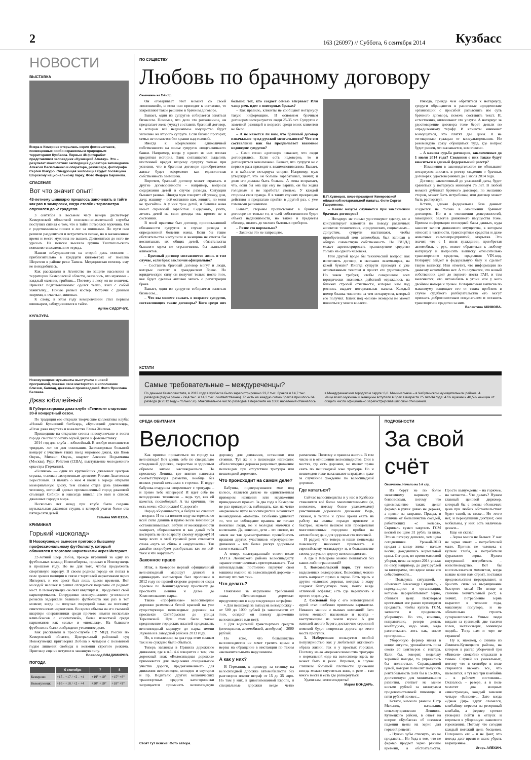2 163 (26097) // Суббота, 6 сентября 2014 Кузбасс
НОВОСТИ
ВЫСТАВКА
Вчера в Кемерове открылась серия фотовыставок, посвященных особо охраняемым природным территориям Кузбасса. Первые 48 фоторабот представляют заповедник «Кузнецкий Алатау». Это – результат многолетних экспедиций директора заповедника Алексея Васильченко и оператора, режиссера, фотографа Сергея Шакуро. Следующая экспозиция будет посвящена Шорскому национальному парку. Фото Федора Баранова.
СПАСЕНИЕ
Вот что значит опыт!
43-летнему шишкарю пришлось заночевать в тайге как раз в заморозки, когда столбик термометра опускался до -2 градусов.
3 сентября в восьмом часу вечера диспетчеру Кемеровской областной поисково-спасательной службы поступил сигнал о том, что в тайге потерялся мужчина. Он с родственником пошел в лес за шишками. По пути они решили разделиться и встретиться позже, но в назначенное время и место мужчина не вышел. Дозвониться до него не удалось. На поиски выехала группа Таштагольского поисково-спасательного отряда.
Нашли заблудившегося на второй день поисков – приблизительно в тридцати километрах от поселка Шерегеш в районе реки Таинза. Медицинская помощь ему не понадобилась.
Как рассказали в Агентстве по защите населения и территории Кемеровской области, оказалось, что мужчина - заядлый охотник, грибник... Поэтому в лесу он не новичок. Приехал подготовленным: оделся тепло, взял с собой зажигалку... Ночью развел костёр. Встречи с дикими зверями, к счастью, миновал.
К слову, в этом году кемеровчанин стал первым шишкарем, заблудившимся в тайге.
Артём СИДОРЧУК.
КУЛЬТУРА
Новокузнецкие музыканты выступили с новой программой, показав свое мастерство в исполнении блюзов, баллад, джазовых произведений. Фото Ярослава Беляева.
Джаз юбилейный
В Губернаторском джаз-клубе «Геликон» стартовал 30-й концертный сезон.
По традиции его открыли творческие коллективы клуба: «Новый Кузнецкий бигбенд», «Кузнецкий диксиленд», «Глэм джаз квартет» и вокалистка Елена Жилина.
Пришедшие на открытие сезона новокузнечане и гости города смогли посетить музей джаза и фотовыставку.
2014 год для клуба – юбилейный. В ноябре исполняется тридцать лет со дня основания. Запланирован большой концерт с участием таких звезд мирового джаза, как Яков Окунь, Михаил Окунь, квартет Алексея Подымкина (Москва), Руди Рэйстон (США), выступление молодежного оркестра (Германия).
«Геликон» — один из крупнейших джазовых центров страны, основан заслуженным артистом России Анатолием Берестовым. В память о нем 4 июля в городе открыли мемориальную доску, тем самым отдав дань уважения человеку, который сделал промышленный город джазовой столицей Сибири и навсегда вписал его имя в список джазовых городов мира.
Несколько лет назад при клубе была создана музыкальная джазовая студия, в которой учатся более ста пятидесяти детей.
Татьяна МИНЕЕВА.
КРИМИНАЛ
Горький «шоколад»
В Новокузнецке вынесен приговор бывшему профессиональному футболисту, который обвинялся в торговле наркотиками через Интернет.
22-летний Егор Лобов, прежде игравший за одну из футбольных команд Новосибирска, приехал в Новокузнецк в прошлом году. Но не для того, чтобы продолжить спортивную карьеру. В своем родном городе он попал в поле зрения полиции в связи с торговлей наркотиками через Интернет, и его арест был лишь делом времени. Вот молодой человек и решил отсидеться подальше от родных мест. В Новокузнецке он снял квартиру и... продолжил свой наркопромысел. Сотрудники новокузнецкого уголовного розыска задержали бывшего футболиста как раз в тот момент, когда он получал очередной заказ на поставку синтетических наркотиков. Во время обыска на его съемной квартире оперативники среди прочего изъяли несколько клип-боксов с «синтетикой», более известной среди наркоманов как «соль» и «шоколад». На бывшего футболиста было возбуждено уголовное дело.
Как рассказали в пресс-службе ГУ МВД России по Кемеровской области, Центральный районный суд Новокузнецка приговорил Лобова к четырем с половиной годам лишения свободы в колонии строгого режима. Приговор еще не вступил в законную силу.
Всеволод ВЛАДИМИРОВ.
ПОГОДА
| | 6 сентября | 7 | 8 |
| --- | --- | --- | --- |
| Кемерово | +15 - +17 / +2 - +4 | +19° +10° | +15° +8° |
| Новокузнецк | +16 - +18 / +2 - +4 | +20° +10° | +18° +9° |
ПО СУЩЕСТВУ
Любовь по брачному договору
Окончание на 2-й стр.
Он оговаривает этот момент со своей «половиной», и если они приходят к согласию, то закрепляют такое решение в брачном договоре.
Бывает, один из супругов собирается заняться бизнесом. Понимая, что дело это рискованное, он предлагает жене (мужу) составить брачный договор, в котором всё недвижимое имущество будет записано на второго супруга. Если бизнес прогорит, семья не останется без крыши над головой.
Иногда к оформлению единоличной собственности на жилье супругов «подталкивают» банки. Например, когда у одного из них плохая кредитная история. Банк соглашается выделить ипотечный кредит второму супругу только при условии, что в брачном договоре приобретаемое жилье будет оформлено как единоличная собственность заемщика.
Впрочем, брачный договор может отражать и другие договоренности – например, вопросы содержания детей в случае развода. Ситуации бывают разные. Иногда муж говорит: «Я ухожу, дом, дачу, машину – всё оставляю вам, живите, но меня не трогайте». А у них трое детей, и бывшая жена имеет скромный заработок. Содержать, учить, лечить детей на свои доходы она просто не в состоянии.
В моей практике был договор, прописывавший обязанности супругов в случае развода и определенной болезни жены. Если бы такие обстоятельства наступили и женщина не смогла бы воспитывать их общих детей, обязательства бывшего мужа не ограничились бы выплатой алиментов.
– Брачный договор составляется лишь в том случае, если брак заключен официально?
– Составить брачный договор могут и люди, которые состоят в гражданском браке. Но юридическую силу он получит только после того, как будет сделана актовая запись о регистрации брака.
Бывает, один из супругов собирается заняться бизнесом...
– Что вы можете сказать о возрасте супругов, составляющих такие договоры? Кого среди них больше: тех, кто создает семью впервые? Или чаще речь идет о повторных браках?
– Как правило, клиенты не сообщают нотариусу такую информацию. В основном брачным договором интересуются люди 25-35 лет. Супругов с заметной разницей в возрасте среди моих клиентов не было.
– А не кажется ли вам, что брачный договор изначально чужд русской ментальности? Что его составление как бы предполагает взаимное недоверие супругов?
– Само слово «договор» означает, что люди договорились. Если есть недоверие, то и договориться невозможно. Бывает, что супруги не с первого раза приходят к взаимопониманию. Бывает, и в кабинете нотариуса спорят. Например, муж утверждает, что он больше зарабатывал, значит, и доля его должна быть больше. А жена возражает, что, если бы она щи ему не варила, он бы ходил голодным и не заработал столько. У каждой стороны своя правда. Я в таких случаях прекращаю действия и предлагаю прийти в другой раз, с уже готовыми решениями.
Бывает, стороны прописывают в брачном договоре не только то, в чьей собственности будет объект недвижимости, но также и предметы обихода, вплоть до мелких бытовых приборов.
– Разве это нормально?
– Законом это не запрещено.
В.П.Кузнецов, вице-президент Кемеровской областной нотариальной палаты. Фото Сергея Гавриленко.
– Какие казусы случаются при заключении брачных договоров?
– Нотариус не только удостоверяет сделку, но и консультирует клиентов по поводу различных аспектов: технических, юридических, социальных... Допустим, супруги настаивают, чтобы приобретенный ими автомобиль был записан в общую совместную собственность. Но ГИБДД может зарегистрировать транспортное средство только на одного человека.
Или другой вроде бы технический вопрос: как изготовить договор, в скольких экземплярах, на какой бумаге? Иногда супруги приходят с уже отпечатанным текстом и просят его удостоверить. Но закон требует, чтобы совершение всех юридически значимых действий отражалось на бланках строгой отчетности, которые нам под роспись выдает нотариальная палата. Каждый номер бланка числится за тем нотариусом, который его получил. Бланк под «моим» номером не может появиться у моего коллеги.
Иногда, прежде чем обратиться к нотариусу, супруги обращаются в различные юридические организации с просьбой разъяснить им суть брачного договора, помочь составить текст. И, естественно, оплачивают эти услуги. А нотариус за удостоверение договора тоже берет деньги по определенному тарифу. И клиенты начинают возмущаться, что платят две цены. Я не отговариваю граждан от консультирования. Но рекомендую сразу обращаться туда, где вопрос будет решен, что называется, комплексно.
– А какова судьба договоров, заключенных до 1 июля 2014 года? Сведения о них также будут вноситься в единый федеральный реестр?
– Изменения в законодательстве не обязывают нотариусов вносить в реестр сведения о брачных договорах, удостоверенных до 1 июля 2014 года.
Договор, заключенный до указанной даты, будет храниться у нотариуса минимум 75 лет. В любой момент дубликат брачного договора, по желанию сторон, может быть истребован, или договор может быть расторгнут.
Кстати, единая федеральная база данных создается не только в отношении брачных договоров. Но и в отношении доверенностей, завещаний, залогов движимого имущества тоже. Причем информация последней базы данных, куда заносят залоги движимого имущества, к которым относят, в частности, транспортные средства и даже животных сельхозпредприятий, открытая. Это значит, что с 1 июля гражданин, приобретая автомобиль с рук, может обратиться к любому нотариусу и попросить выписку относительно транспортного средства, предъявив VIN-код. Нотариус зайдет в федеральную базу и сделает такую выписку. Или отметит, что информации по данному автомобилю нет. А то случается, что новый собственник едет до первого поста ГАИ, и там выясняется, что автомобиль в угоне или у него двойные номера и прочее. Нотариальная выписка по максимуму защищает его от таких проблем: в случае судебного разбирательства его могут признать добросовестным покупателем и оставить транспортное средство за ним.
Валентина АКИМОВА.
КСТАТИ
Самые требовательные – междуреченцы?
По данным Кемеровостата, в 2013 году в Кузбассе было зарегистрировано 23,2 тыс. браков и 14,7 тыс. разводов (годом ранее - 24,4 тыс. и 14,2 тыс. соответственно). То есть на каждую сотню браков пришлось 64 развода (в 2012 году – только 58). Максимальное число разводов в пересчете на 1000 населения отмечалось в Междуреченском городском округе: 6,8. Минимальное – в Чебулинском муниципальном районе: 4.
Чаще всего мужчины и женщины вступали в брак в возрасте 25 лет-34 года: 47% мужчин и 40,5% женщин от общего числа официально зарегистрировавших свои отношения.
СРЕДА ОБИТАНИЯ
Велоспор
Как приятно прокатиться по городу на велосипеде! Вот едешь себе по специально отведенной дорожке, скоростью и здоровым образом жизни наслаждаешься. По проспекту Ленина, где внятно нанесена соответствующая разметка, вообще без всяких усилий несешься с горочки. И вдруг бабушка-старушка сворачивает с тротуара – и прямо тебе наперерез! И идет себе по велодорожке тихонечко – ведь тут, как ей кажется, посвободней. А ты кричишь, что есть мочи: «Осторожно! С дороги!»
Народ оборачивается, а бабуля не слышит – возраст. И ты на полном ходу на тормоза со всей силы давишь и прямо возле виновницы останавливаешься. Бабуля от неожиданности замирает, оборачивается и как давай тебя костерить не по возрасту своему мудрому! И чаще всего в этой громкой речи слышатся слова «чуть не сбил» и «нарушаешь». Так давайте попробуем разобраться: кто же всё-таки и что нарушает?
Законное право
Итак, в Кемерове первый официальный велосипедный маршрут длиной в одиннадцать километров был проложен в 2012 году по правой стороне дороги от озера Красное по Ленинградскому проспекту до проспекта Ленина и далее до Комсомольского парка.
Также «профильные» велосипедные дорожки размечены белой краской на уже существующие пешеходные дорожки на проспекте Октябрьском до улицы Терешковой. При этом было также предложение городских властей продолжить велосипедный маршрут до парка имени Жукова и в Заводской район в 2013 году.
Но, к сожалению, за два года этим планам так и не суждено было сбыться.
Теперь заглянем в Правила дорожного движения, где в п.1. 4.4 говорится о том, что дорожный знак «Велосипедная дорожка» применяется для выделения специального участка дороги, предназначенного для движения велосипедов, мопедов и скутеров и пр. Водителю других механических транспортных средств категорически запрещается применять велосипедную дорожку для движения, остановки или стоянки. Тут же и о пешеходах написано: «Велосипедная дорожка разрешает движение пешеходам при отсутствии тротуара или пешеходной дорожки».
Что происходит на самом деле?
Бабушка, подвернувшаяся мне под колесо, является далеко не единственным примером незнания или неуважения приведенных правил. За два года в Кемерове не раз приходилось наблюдать, как на четко очерченном пути велосипедистов возникают неожиданные «помехи». Особенно удивляет то, что не соблюдают правила не только пожилые люди, но и молодые мамочки с колясками. Да, конечно, дети – это святое, но зачем же так демонстративно пренебрегать правами других участников «тротуарного» движения – тем более рискуя здоровьем своего малыша?!
А теперь «выстраданный» совет: возле ЗАГСа Ленинского района велосипедисту заранее стоит начинать притормаживать. Там автовладельцы постоянно паркуют свои машины именно на велосипедной дорожке – потому что там тень.
Что делать?
Наказание за нарушение требований знака «Велосипедная дорожка» предусмотрено в виде следующих штрафов:
• Для пешехода за выход на велодорожку - от 500 до 1000 рублей (в зависимости от того, создаст он помеху движению велосипедиста или нет);
• Для водителей транспортных средств (мотоциклов, автомобилей, автобусов) – 2000 рублей.
Но ясно, что большинство велосипедистов не хочет тратить время и нервы на обращение в инстанции по таким «незначительным» нарушениям.
А как у них?
В Германии, к примеру, за стоянку на велосипедной дорожке автомобилисты без разговоров платят штраф от 15 до 35 евро. Но там у них, в цивилизованной Европе, и специальные дорожки везде четко размечены. Поэтому и правила жестче. В том числе и в отношении велосипедистов. Они в местах, где есть дорожки, не имеют права ехать по пешеходной зоне тротуара. Но и пешеходов тоже наказывают штрафами даже за случайное хождение по велосипедной дорожке.
Где кататься?
Сейчас велосипедисты и у нас в Кузбассе становятся всё более многочисленными (и, возможно, потому более уважаемыми) участниками дорожного движения. Ведь, скажем, в теплое и сухое время ехать на работу на велике гораздо приятнее и быстрее, нежели пешком или преодолевая многочисленные городские пробки на автомобиле; да и для здоровья это полезней.
И радует, что теперь и наши пешеходы понемногу начинают привыкать к европейскому «стандарту» и, в большинстве своем, уступают дорогу велосипедистам.
А где в Кемерове можно покататься без каких-либо ограничений?
1. Комсомольский парк. Тут много выделенных велодорожек. Велосипед можно взять напрокат прямо в парке. Есть здесь и другие «плюсы»: деревья, которые в жару создают благодатную тень; почти везде отличный асфальт; есть где перекусить и просто отдохнуть.
2. Сосновый бор с его неповторимой аурой стал особенно приятным вариантом. Никаких машин и пьяных компаний! Зато летом мешают насекомые и всегда - выступающие из земли корни. А для жителей левого берега достаточно серьезной помехой будет непростая дорога до этого места прогулок.
3. Набережная пользуется особой популярностью как у любителей активного образа жизни, так и у простых горожан. Поэтому из-за «перенаселенности» тротуара о нормальной езде на велосипеде здесь не может быть и речи. Впрочем, в случае слишком большой плотности движения всегда можно спуститься вниз, к реке – там много места и есть где развернуться.
Удачи вам, велосипедисты!
Мария БОНДАРЬ.
Стоят тут всякие! Фото автора.
ПОДРОБНОСТИ
За свой счёт
Окончание. Начало на 1-й стр.
Их берут не по более экономному варианту – бензовозами, потому что одномоментно таких денег фермер в руках давно не держал, а прямо на заправке. Правда, в отличие от большинства соседей, работающих «с колеса», Скрипаль сумел закупить ГСМ весной по цене 31 рубль за кило. Это на пятерку дешевле, чем цена сегодняшняя. Урожай-2013 продал в конце зимы - начале весны, дождавшись нормальной цены. Сегодня, во время массовой уборки, цена на зерно-2014 упала: по овсу, например, до двух рублей за килограмм, это вдвое ниже его себестоимости...
- Пользуясь ситуацией, - объясняет Александр Скрипаль, - перекупщики и организации, которые перерабатывают зерно, сбивают цену. Некоторым крестьянам все равно приходится продавать, чтобы купить ГСМ, запчасти и продолжить уборочную. Но это, конечно, неправильно, резерв делать необходимо, надо мочь, надо рассчитывать хоть как, иначе прогоришь...
Уборочную фермер начал в конце августа, урожайность пока около 20 центнеров с гектара. Если бы, говорит, недельку хорошей погоды, то управились бы полностью. Справедливой ценой, которая позволит получить рентабельность хотя бы в 15-30%, достаточную для минимального развития, считает не менее восьми рублей за килограмм продовольственной пшеницы и пяти рублей за овес...
Кстати, немного раньше Петр Мельник, начальник сельхозуправления Ленинск-Кузнецкого района, в ответ на вопрос «Кузбасса» об осеннем падении цены на зерно дал горький рецепт:
- Нужно зубы стиснуть, но не продавать... Но беда в том, что не фермер продает зерно раньше времени, а обстоятельства. Просто вынуждены – на горючее, на запчасти... Что делать? Нужен главный ценовой дирижер, который бы с весны обозначил: цена при любых обстоятельствах будет такой, не ниже... Но этого нет, и перекупщики диктуют, они мобильны, у них есть наличные деньги...
Еще он сказал:
- Зерна много не бывает. У нас не зерна много – потребителей мало. Причем не человека с куском хлеба, а потребителя фуражного зерна. Нужен внутренний потребитель – животноводство. Вот бы воспользоваться моментом, когда всякие козни нам строят, поставки продовольствия перекрывают, и бросить силы на выращивание быстрого мяса! По птице и свинине значительный рост, а значит, потребление зерна вырастет в течение года, максимум полутора, и не обязательно строить суперкомплексы. Умные люди видали за границей: две тысячи голов, механизация, минимум людей... Тогда нам и черт не страшен!
Ну и, наконец, о снимке из Ленинск-Кузнецкого района, на котором в разгар уборочной три «Енисея» спокойно отдыхали в теньке. Случай из уникальных, потому что в сентябре в поле стараются выжать всё, что шевелится, а тут все три комбайна – в рабочем состоянии... Оказалось – резерв, а в поле молотят два мощных «иностранца», каждый заменяя четыре «Енисея»... Зато когда «Джон Дир» вдруг сломался, комбайнер пересел на резервный комбайн, а фермер срочно уговорил пойти в отпуск и впрячься в уборочную знакомого горожанина. Потому что сегодня каждый погожий день бесценен. Потеряешь его – и не факт, что погода даст время и шанс убрать выращенное...
Игорь АЛЁХИН.